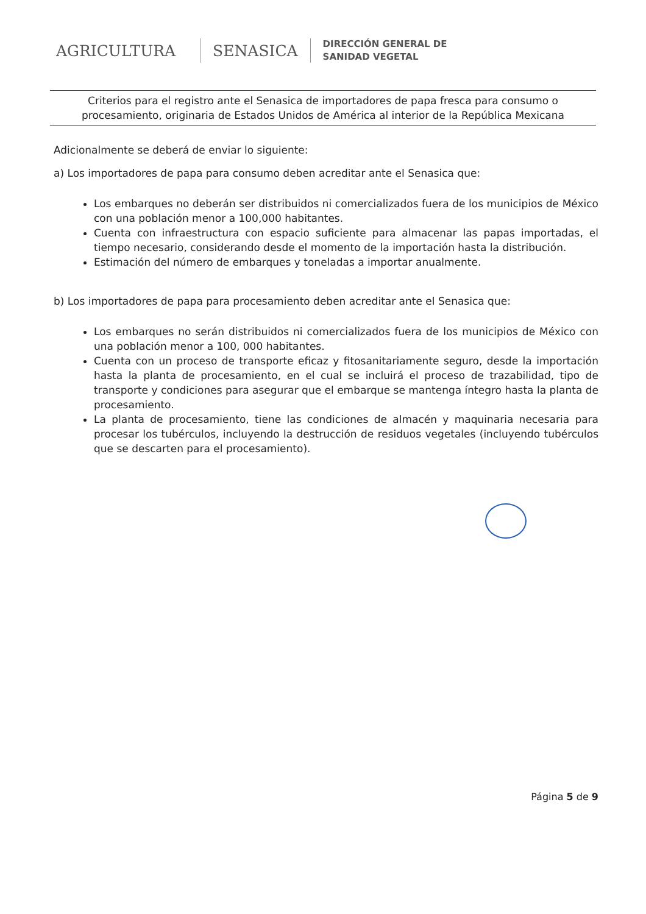AGRICULTURA SENASICA
DIRECCIÓN GENERAL DE
SANIDAD VEGETAL
Criterios para el registro ante el Senasica de importadores de papa fresca para consumo o procesamiento, originaria de Estados Unidos de América al interior de la República Mexicana
Adicionalmente se deberá de enviar lo siguiente:
a) Los importadores de papa para consumo deben acreditar ante el Senasica que:
Los embarques no deberán ser distribuidos ni comercializados fuera de los municipios de México con una población menor a 100,000 habitantes.
Cuenta con infraestructura con espacio suficiente para almacenar las papas importadas, el tiempo necesario, considerando desde el momento de la importación hasta la distribución.
Estimación del número de embarques y toneladas a importar anualmente.
b) Los importadores de papa para procesamiento deben acreditar ante el Senasica que:
Los embarques no serán distribuidos ni comercializados fuera de los municipios de México con una población menor a 100, 000 habitantes.
Cuenta con un proceso de transporte eficaz y fitosanitariamente seguro, desde la importación hasta la planta de procesamiento, en el cual se incluirá el proceso de trazabilidad, tipo de transporte y condiciones para asegurar que el embarque se mantenga íntegro hasta la planta de procesamiento.
La planta de procesamiento, tiene las condiciones de almacén y maquinaria necesaria para procesar los tubérculos, incluyendo la destrucción de residuos vegetales (incluyendo tubérculos que se descarten para el procesamiento).
Página 5 de 9